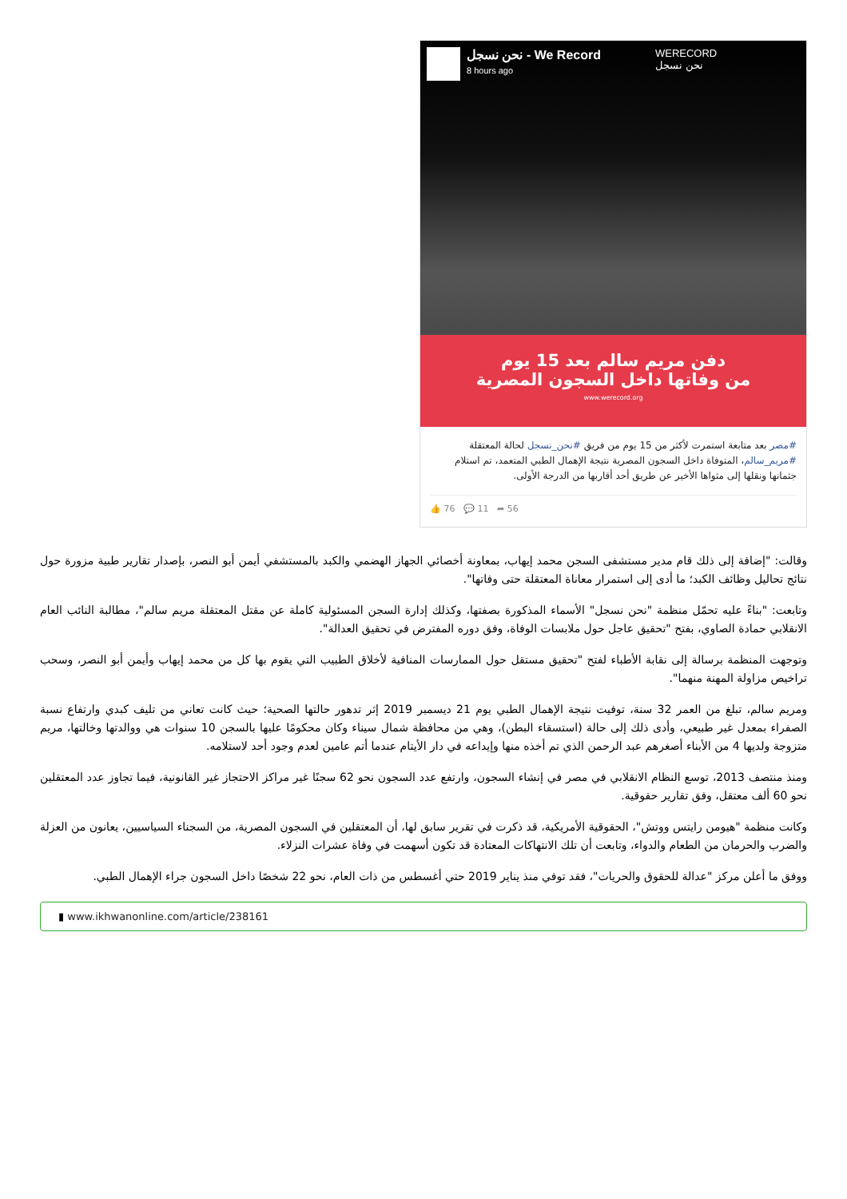نحن نسجل - We Record
8 hours ago
WERECORD
نحن نسجل
دفن مريم سالم بعد 15 يوم
من وفاتها داخل السجون المصرية
www.werecord.org
#مصر بعد متابعة استمرت لأكثر من 15 يوم من فريق #نحن_نسجل لحالة المعتقلة #مريم_سالم، المتوفاة داخل السجون المصرية نتيجة الإهمال الطبي المتعمد، تم استلام جثمانها ونقلها إلى مثواها الأخير عن طريق أحد أقاربها من الدرجة الأولى.
👍 76 💬 11 ➦ 56
وقالت: "إضافة إلى ذلك قام مدير مستشفى السجن محمد إيهاب، بمعاونة أخصائي الجهاز الهضمي والكبد بالمستشفي أيمن أبو النصر، بإصدار تقارير طبية مزورة حول نتائج تحاليل وظائف الكبد؛ ما أدى إلى استمرار معاناة المعتقلة حتى وفاتها".
وتابعت: "بناءً عليه تحمّل منظمة "نحن نسجل" الأسماء المذكورة بصفتها، وكذلك إدارة السجن المسئولية كاملة عن مقتل المعتقلة مريم سالم"، مطالبة النائب العام الانقلابي حمادة الصاوي، بفتح "تحقيق عاجل حول ملابسات الوفاة، وفق دوره المفترض في تحقيق العدالة".
وتوجهت المنظمة برسالة إلى نقابة الأطباء لفتح "تحقيق مستقل حول الممارسات المنافية لأخلاق الطبيب التي يقوم بها كل من محمد إيهاب وأيمن أبو النصر، وسحب تراخيص مزاولة المهنة منهما".
ومريم سالم، تبلغ من العمر 32 سنة، توفيت نتيجة الإهمال الطبي يوم 21 ديسمبر 2019 إثر تدهور حالتها الصحية؛ حيث كانت تعاني من تليف كبدي وارتفاع نسبة الصفراء بمعدل غير طبيعي، وأدى ذلك إلى حالة (استسقاء البطن)، وهي من محافظة شمال سيناء وكان محكومًا عليها بالسجن 10 سنوات هي ووالدتها وخالتها، مريم متزوجة ولديها 4 من الأبناء أصغرهم عبد الرحمن الذي تم أخذه منها وإيداعه في دار الأيتام عندما أتم عامين لعدم وجود أحد لاستلامه.
ومنذ منتصف 2013، توسع النظام الانقلابي في مصر في إنشاء السجون، وارتفع عدد السجون نحو 62 سجنًا غير مراكز الاحتجاز غير القانونية، فيما تجاوز عدد المعتقلين نحو 60 ألف معتقل، وفق تقارير حقوقية.
وكانت منظمة "هيومن رايتس ووتش"، الحقوقية الأمريكية، قد ذكرت في تقرير سابق لها، أن المعتقلين في السجون المصرية، من السجناء السياسيين، يعانون من العزلة والضرب والحرمان من الطعام والدواء، وتابعت أن تلك الانتهاكات المعتادة قد تكون أسهمت في وفاة عشرات النزلاء.
ووفق ما أعلن مركز "عدالة للحقوق والحريات"، فقد توفي منذ يناير 2019 حتي أغسطس من ذات العام، نحو 22 شخصًا داخل السجون جراء الإهمال الطبي.
▮ www.ikhwanonline.com/article/238161